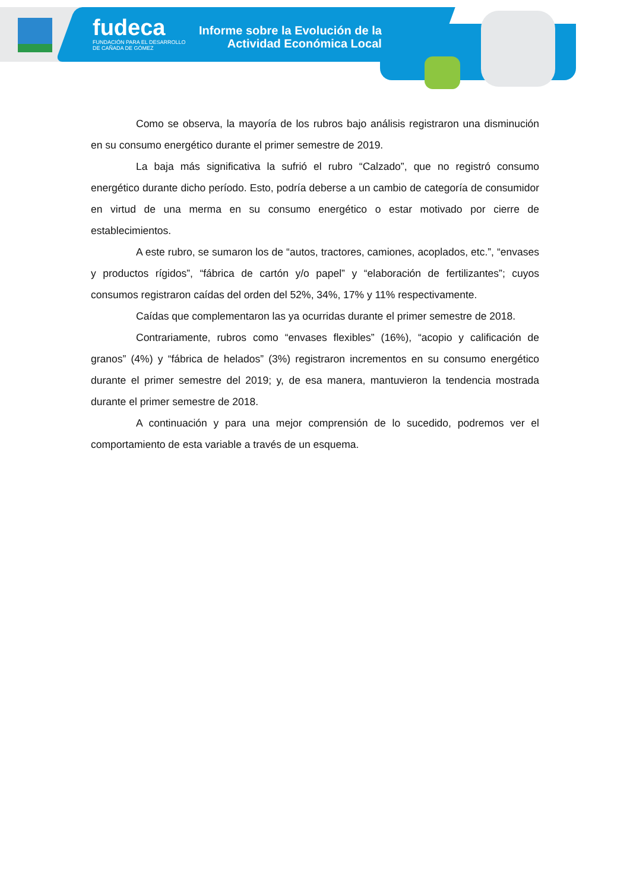fudeca
FUNDACIÓN PARA EL DESARROLLO
DE CAÑADA DE GÓMEZ
Informe sobre la Evolución de la
Actividad Económica Local
Como se observa, la mayoría de los rubros bajo análisis registraron una disminución en su consumo energético durante el primer semestre de 2019.
La baja más significativa la sufrió el rubro “Calzado”, que no registró consumo energético durante dicho período. Esto, podría deberse a un cambio de categoría de consumidor en virtud de una merma en su consumo energético o estar motivado por cierre de establecimientos.
A este rubro, se sumaron los de “autos, tractores, camiones, acoplados, etc.”, “envases y productos rígidos”, “fábrica de cartón y/o papel” y “elaboración de fertilizantes”; cuyos consumos registraron caídas del orden del 52%, 34%, 17% y 11% respectivamente.
Caídas que complementaron las ya ocurridas durante el primer semestre de 2018.
Contrariamente, rubros como “envases flexibles” (16%), “acopio y calificación de granos” (4%) y “fábrica de helados” (3%) registraron incrementos en su consumo energético durante el primer semestre del 2019; y, de esa manera, mantuvieron la tendencia mostrada durante el primer semestre de 2018.
A continuación y para una mejor comprensión de lo sucedido, podremos ver el comportamiento de esta variable a través de un esquema.